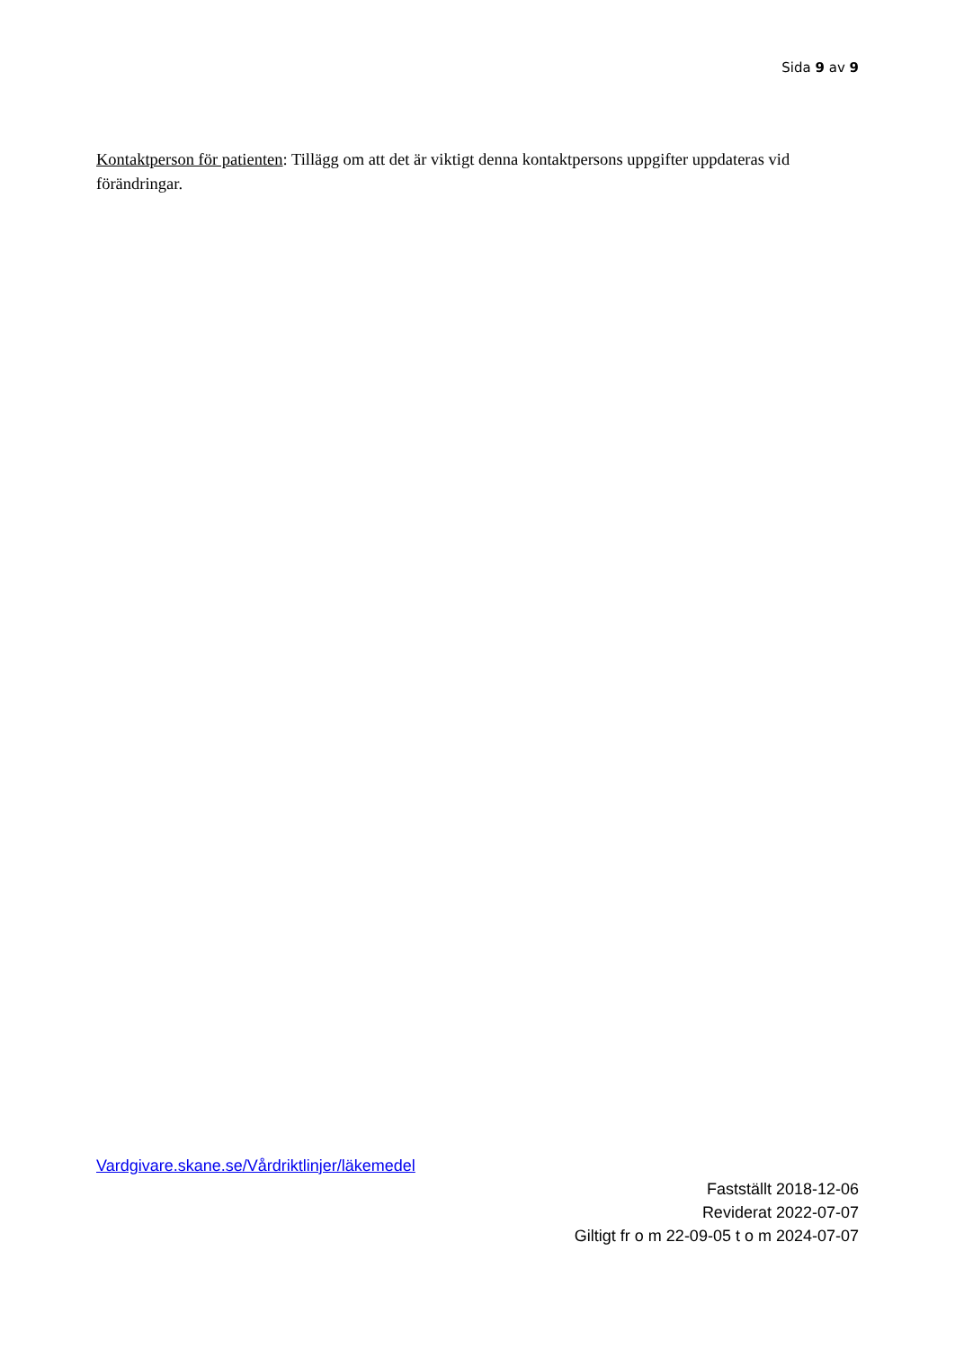Sida 9 av 9
Kontaktperson för patienten: Tillägg om att det är viktigt denna kontaktpersons uppgifter uppdateras vid förändringar.
Vardgivare.skane.se/Vårdriktlinjer/läkemedel
Fastställt 2018-12-06
Reviderat 2022-07-07
Giltigt fr o m 22-09-05 t o m 2024-07-07